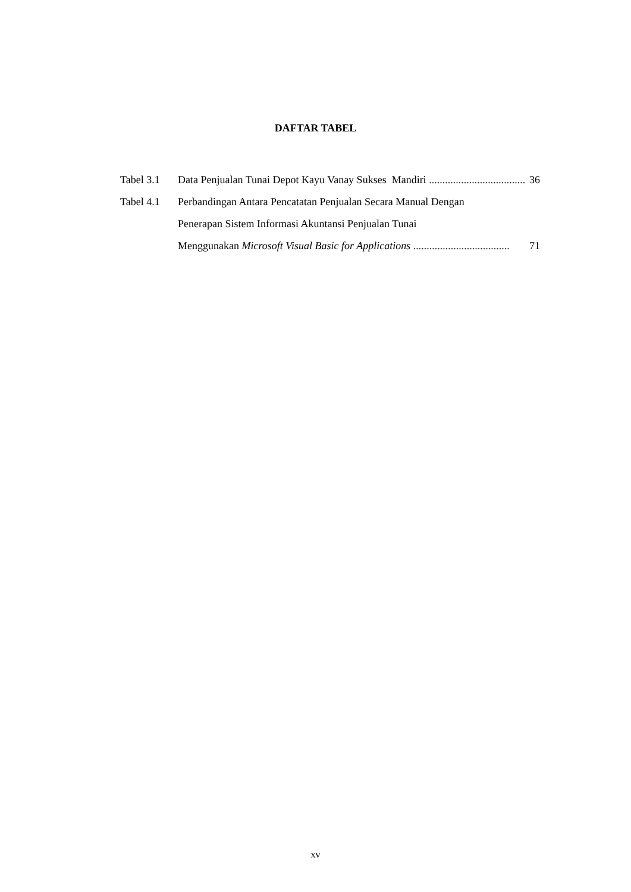DAFTAR TABEL
Tabel 3.1
Data Penjualan Tunai Depot Kayu Vanay Sukses Mandiri .................................... 36
Tabel 4.1
Perbandingan Antara Pencatatan Penjualan Secara Manual Dengan
Penerapan Sistem Informasi Akuntansi Penjualan Tunai
Menggunakan Microsoft Visual Basic for Applications .................................... 71
xv